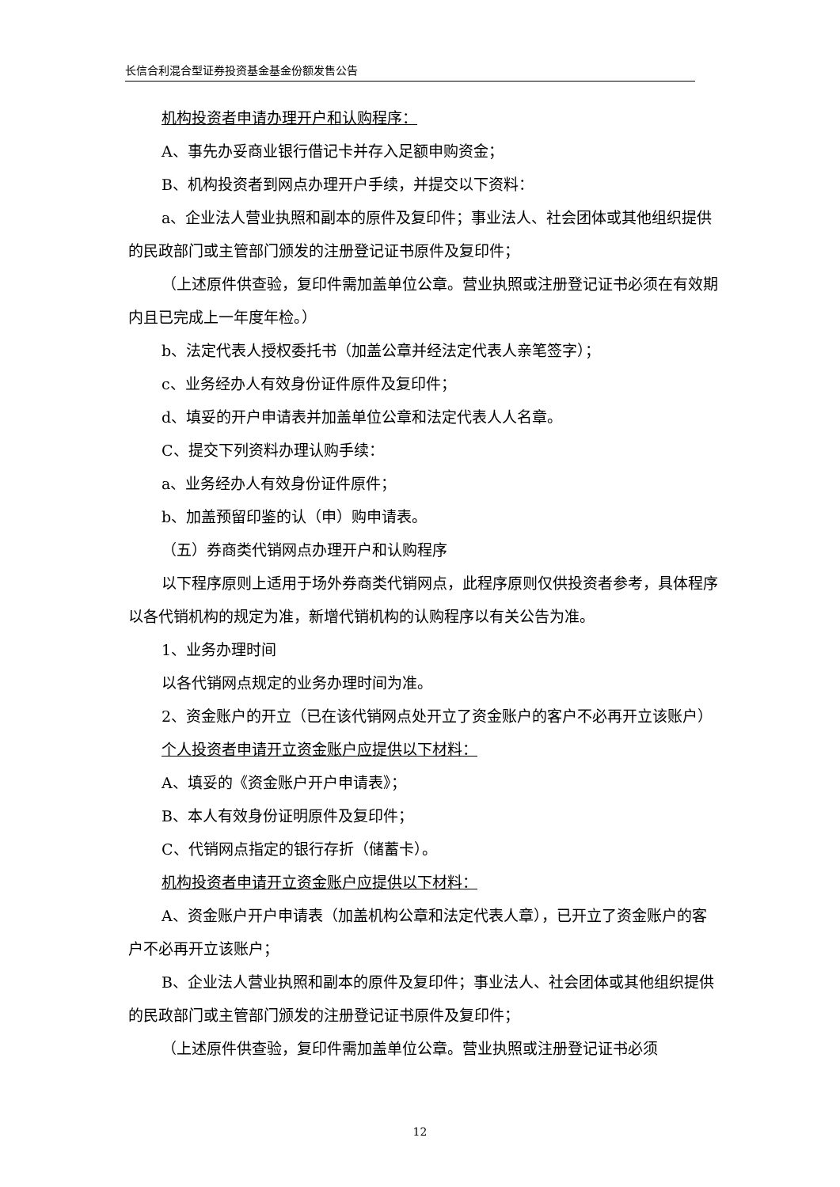长信合利混合型证券投资基金基金份额发售公告
机构投资者申请办理开户和认购程序：
A、事先办妥商业银行借记卡并存入足额申购资金；
B、机构投资者到网点办理开户手续，并提交以下资料：
a、企业法人营业执照和副本的原件及复印件；事业法人、社会团体或其他组织提供的民政部门或主管部门颁发的注册登记证书原件及复印件；
（上述原件供查验，复印件需加盖单位公章。营业执照或注册登记证书必须在有效期内且已完成上一年度年检。）
b、法定代表人授权委托书（加盖公章并经法定代表人亲笔签字）；
c、业务经办人有效身份证件原件及复印件；
d、填妥的开户申请表并加盖单位公章和法定代表人人名章。
C、提交下列资料办理认购手续：
a、业务经办人有效身份证件原件；
b、加盖预留印鉴的认（申）购申请表。
（五）券商类代销网点办理开户和认购程序
以下程序原则上适用于场外券商类代销网点，此程序原则仅供投资者参考，具体程序以各代销机构的规定为准，新增代销机构的认购程序以有关公告为准。
1、业务办理时间
以各代销网点规定的业务办理时间为准。
2、资金账户的开立（已在该代销网点处开立了资金账户的客户不必再开立该账户）
个人投资者申请开立资金账户应提供以下材料：
A、填妥的《资金账户开户申请表》；
B、本人有效身份证明原件及复印件；
C、代销网点指定的银行存折（储蓄卡）。
机构投资者申请开立资金账户应提供以下材料：
A、资金账户开户申请表（加盖机构公章和法定代表人章），已开立了资金账户的客户不必再开立该账户；
B、企业法人营业执照和副本的原件及复印件；事业法人、社会团体或其他组织提供的民政部门或主管部门颁发的注册登记证书原件及复印件；
（上述原件供查验，复印件需加盖单位公章。营业执照或注册登记证书必须
12